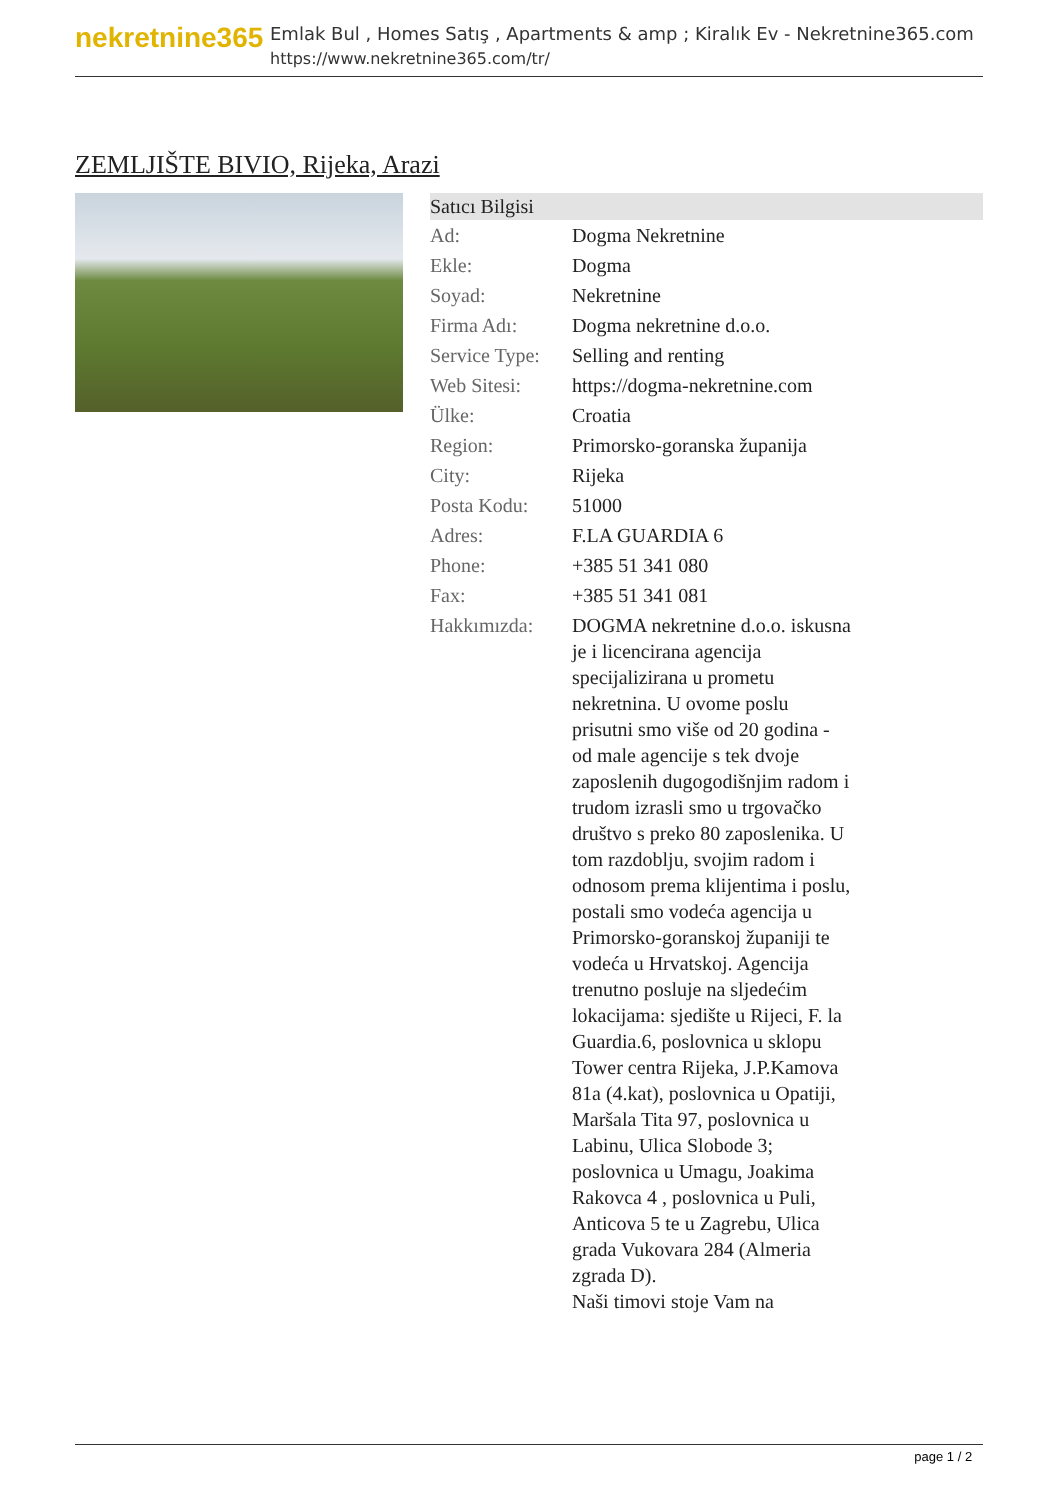nekretnine365
Emlak Bul , Homes Satış , Apartments & amp ; Kiralık Ev - Nekretnine365.com
https://www.nekretnine365.com/tr/
ZEMLJIŠTE BIVIO, Rijeka, Arazi
| Satıcı Bilgisi | |
| --- | --- |
| Ad: | Dogma Nekretnine |
| Ekle: | Dogma |
| Soyad: | Nekretnine |
| Firma Adı: | Dogma nekretnine d.o.o. |
| Service Type: | Selling and renting |
| Web Sitesi: | https://dogma-nekretnine.com |
| Ülke: | Croatia |
| Region: | Primorsko-goranska županija |
| City: | Rijeka |
| Posta Kodu: | 51000 |
| Adres: | F.LA GUARDIA 6 |
| Phone: | +385 51 341 080 |
| Fax: | +385 51 341 081 |
| Hakkımızda: | DOGMA nekretnine d.o.o. iskusna je i licencirana agencija specijalizirana u prometu nekretnina. U ovome poslu prisutni smo više od 20 godina - od male agencije s tek dvoje zaposlenih dugogodišnjim radom i trudom izrasli smo u trgovačko društvo s preko 80 zaposlenika. U tom razdoblju, svojim radom i odnosom prema klijentima i poslu, postali smo vodeća agencija u Primorsko-goranskoj županiji te vodeća u Hrvatskoj. Agencija trenutno posluje na sljedećim lokacijama: sjedište u Rijeci, F. la Guardia.6, poslovnica u sklopu Tower centra Rijeka, J.P.Kamova 81a (4.kat), poslovnica u Opatiji, Maršala Tita 97, poslovnica u Labinu, Ulica Slobode 3; poslovnica u Umagu, Joakima Rakovca 4 , poslovnica u Puli, Anticova 5 te u Zagrebu, Ulica grada Vukovara 284 (Almeria zgrada D). Naši timovi stoje Vam na |
page 1 / 2